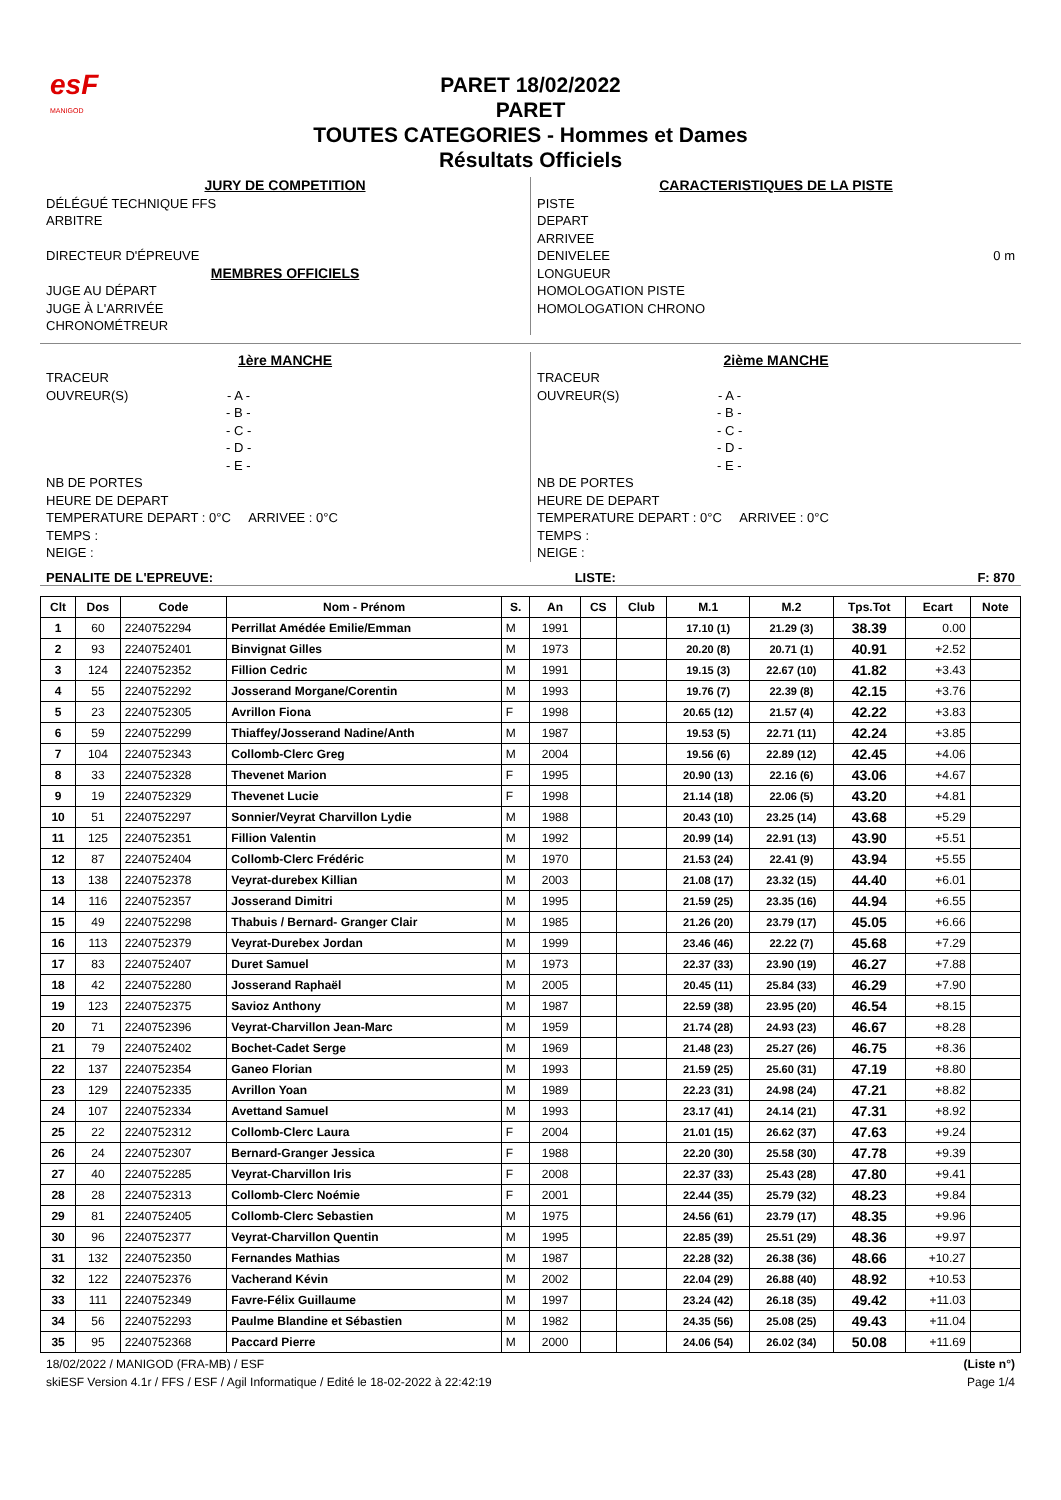esF
MANIGOD
PARET 18/02/2022
PARET
TOUTES CATEGORIES - Hommes et Dames
Résultats Officiels
JURY DE COMPETITION
DÉLÉGUÉ TECHNIQUE FFS
ARBITRE
DIRECTEUR D'ÉPREUVE
MEMBRES OFFICIELS
JUGE AU DÉPART
JUGE À L'ARRIVÉE
CHRONOMÉTREUR
CARACTERISTIQUES DE LA PISTE
PISTE
DEPART
ARRIVEE
DENIVELEE 0 m
LONGUEUR
HOMOLOGATION PISTE
HOMOLOGATION CHRONO
1ère MANCHE
TRACEUR
OUVREUR(S) - A -
- B -
- C -
- D -
- E -
NB DE PORTES
HEURE DE DEPART
TEMPERATURE DEPART : 0°C ARRIVEE : 0°C
TEMPS :
NEIGE :
2ième MANCHE
TRACEUR
OUVREUR(S) - A -
- B -
- C -
- D -
- E -
NB DE PORTES
HEURE DE DEPART
TEMPERATURE DEPART : 0°C ARRIVEE : 0°C
TEMPS :
NEIGE :
PENALITE DE L'EPREUVE: LISTE: F: 870
| Clt | Dos | Code | Nom - Prénom | S. | An | CS | Club | M.1 | M.2 | Tps.Tot | Ecart | Note |
| --- | --- | --- | --- | --- | --- | --- | --- | --- | --- | --- | --- | --- |
| 1 | 60 | 2240752294 | Perrillat Amédée Emilie/Emman | M | 1991 | | | 17.10 (1) | 21.29 (3) | 38.39 | 0.00 | |
| 2 | 93 | 2240752401 | Binvignat Gilles | M | 1973 | | | 20.20 (8) | 20.71 (1) | 40.91 | +2.52 | |
| 3 | 124 | 2240752352 | Fillion Cedric | M | 1991 | | | 19.15 (3) | 22.67 (10) | 41.82 | +3.43 | |
| 4 | 55 | 2240752292 | Josserand Morgane/Corentin | M | 1993 | | | 19.76 (7) | 22.39 (8) | 42.15 | +3.76 | |
| 5 | 23 | 2240752305 | Avrillon Fiona | F | 1998 | | | 20.65 (12) | 21.57 (4) | 42.22 | +3.83 | |
| 6 | 59 | 2240752299 | Thiaffey/Josserand Nadine/Anth | M | 1987 | | | 19.53 (5) | 22.71 (11) | 42.24 | +3.85 | |
| 7 | 104 | 2240752343 | Collomb-Clerc Greg | M | 2004 | | | 19.56 (6) | 22.89 (12) | 42.45 | +4.06 | |
| 8 | 33 | 2240752328 | Thevenet Marion | F | 1995 | | | 20.90 (13) | 22.16 (6) | 43.06 | +4.67 | |
| 9 | 19 | 2240752329 | Thevenet Lucie | F | 1998 | | | 21.14 (18) | 22.06 (5) | 43.20 | +4.81 | |
| 10 | 51 | 2240752297 | Sonnier/Veyrat Charvillon Lydie | M | 1988 | | | 20.43 (10) | 23.25 (14) | 43.68 | +5.29 | |
| 11 | 125 | 2240752351 | Fillion Valentin | M | 1992 | | | 20.99 (14) | 22.91 (13) | 43.90 | +5.51 | |
| 12 | 87 | 2240752404 | Collomb-Clerc Frédéric | M | 1970 | | | 21.53 (24) | 22.41 (9) | 43.94 | +5.55 | |
| 13 | 138 | 2240752378 | Veyrat-durebex Killian | M | 2003 | | | 21.08 (17) | 23.32 (15) | 44.40 | +6.01 | |
| 14 | 116 | 2240752357 | Josserand Dimitri | M | 1995 | | | 21.59 (25) | 23.35 (16) | 44.94 | +6.55 | |
| 15 | 49 | 2240752298 | Thabuis / Bernard- Granger Clair | M | 1985 | | | 21.26 (20) | 23.79 (17) | 45.05 | +6.66 | |
| 16 | 113 | 2240752379 | Veyrat-Durebex Jordan | M | 1999 | | | 23.46 (46) | 22.22 (7) | 45.68 | +7.29 | |
| 17 | 83 | 2240752407 | Duret Samuel | M | 1973 | | | 22.37 (33) | 23.90 (19) | 46.27 | +7.88 | |
| 18 | 42 | 2240752280 | Josserand Raphaël | M | 2005 | | | 20.45 (11) | 25.84 (33) | 46.29 | +7.90 | |
| 19 | 123 | 2240752375 | Savioz Anthony | M | 1987 | | | 22.59 (38) | 23.95 (20) | 46.54 | +8.15 | |
| 20 | 71 | 2240752396 | Veyrat-Charvillon Jean-Marc | M | 1959 | | | 21.74 (28) | 24.93 (23) | 46.67 | +8.28 | |
| 21 | 79 | 2240752402 | Bochet-Cadet Serge | M | 1969 | | | 21.48 (23) | 25.27 (26) | 46.75 | +8.36 | |
| 22 | 137 | 2240752354 | Ganeo Florian | M | 1993 | | | 21.59 (25) | 25.60 (31) | 47.19 | +8.80 | |
| 23 | 129 | 2240752335 | Avrillon Yoan | M | 1989 | | | 22.23 (31) | 24.98 (24) | 47.21 | +8.82 | |
| 24 | 107 | 2240752334 | Avettand Samuel | M | 1993 | | | 23.17 (41) | 24.14 (21) | 47.31 | +8.92 | |
| 25 | 22 | 2240752312 | Collomb-Clerc Laura | F | 2004 | | | 21.01 (15) | 26.62 (37) | 47.63 | +9.24 | |
| 26 | 24 | 2240752307 | Bernard-Granger Jessica | F | 1988 | | | 22.20 (30) | 25.58 (30) | 47.78 | +9.39 | |
| 27 | 40 | 2240752285 | Veyrat-Charvillon Iris | F | 2008 | | | 22.37 (33) | 25.43 (28) | 47.80 | +9.41 | |
| 28 | 28 | 2240752313 | Collomb-Clerc Noémie | F | 2001 | | | 22.44 (35) | 25.79 (32) | 48.23 | +9.84 | |
| 29 | 81 | 2240752405 | Collomb-Clerc Sebastien | M | 1975 | | | 24.56 (61) | 23.79 (17) | 48.35 | +9.96 | |
| 30 | 96 | 2240752377 | Veyrat-Charvillon Quentin | M | 1995 | | | 22.85 (39) | 25.51 (29) | 48.36 | +9.97 | |
| 31 | 132 | 2240752350 | Fernandes Mathias | M | 1987 | | | 22.28 (32) | 26.38 (36) | 48.66 | +10.27 | |
| 32 | 122 | 2240752376 | Vacherand Kévin | M | 2002 | | | 22.04 (29) | 26.88 (40) | 48.92 | +10.53 | |
| 33 | 111 | 2240752349 | Favre-Félix Guillaume | M | 1997 | | | 23.24 (42) | 26.18 (35) | 49.42 | +11.03 | |
| 34 | 56 | 2240752293 | Paulme Blandine et Sébastien | M | 1982 | | | 24.35 (56) | 25.08 (25) | 49.43 | +11.04 | |
| 35 | 95 | 2240752368 | Paccard Pierre | M | 2000 | | | 24.06 (54) | 26.02 (34) | 50.08 | +11.69 | |
18/02/2022 / MANIGOD (FRA-MB) / ESF
skiESF Version 4.1r / FFS / ESF / Agil Informatique / Edité le 18-02-2022 à 22:42:19 (Liste n°)
Page 1/4